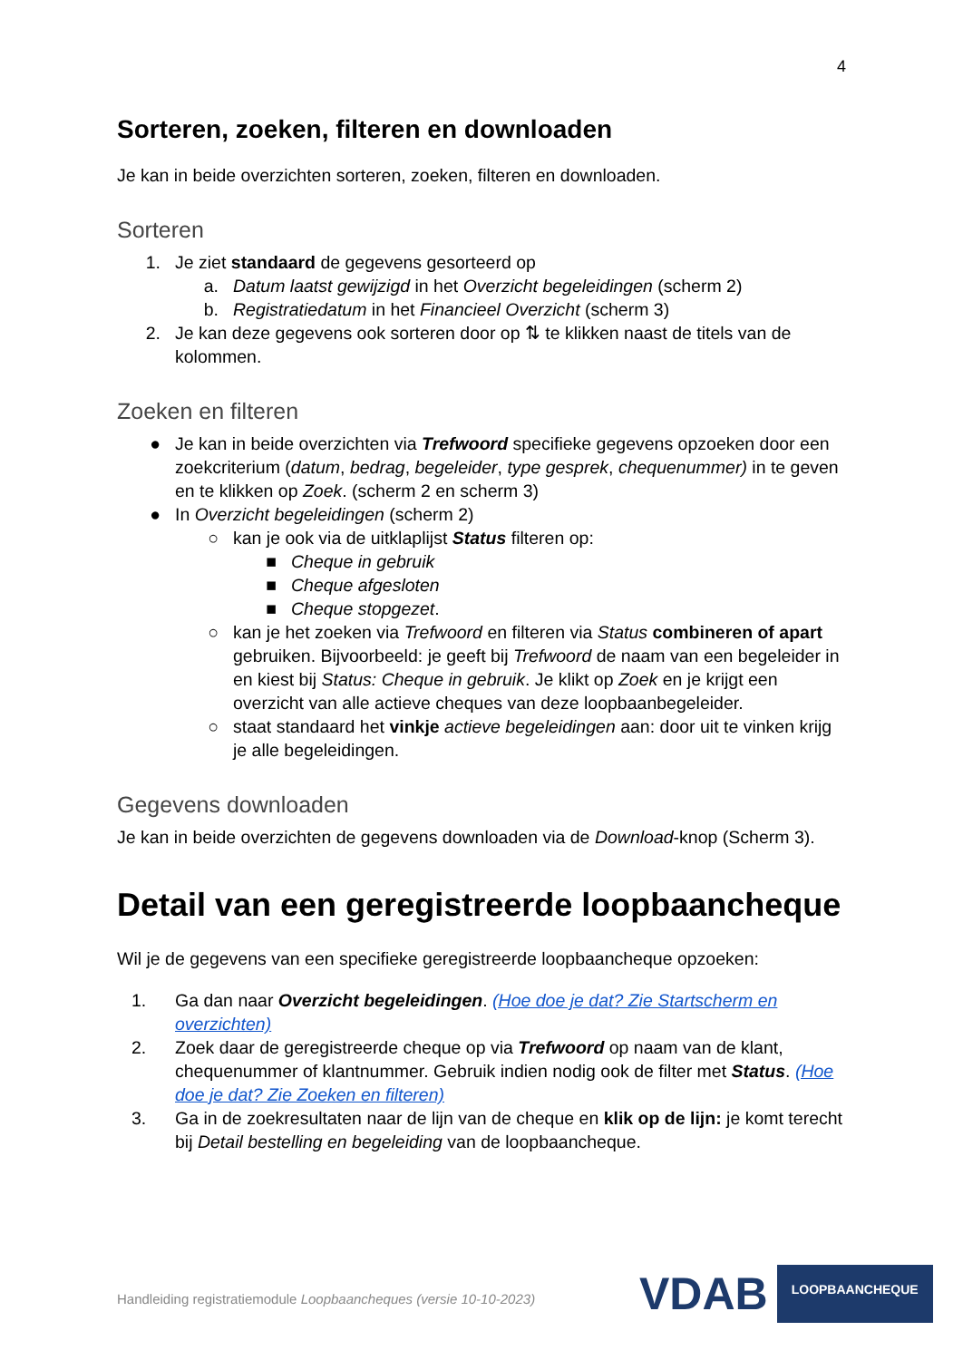4
Sorteren, zoeken, filteren en downloaden
Je kan in beide overzichten sorteren, zoeken, filteren en downloaden.
Sorteren
1. Je ziet standaard de gegevens gesorteerd op
a. Datum laatst gewijzigd in het Overzicht begeleidingen (scherm 2)
b. Registratiedatum in het Financieel Overzicht (scherm 3)
2. Je kan deze gegevens ook sorteren door op ⇅ te klikken naast de titels van de kolommen.
Zoeken en filteren
● Je kan in beide overzichten via Trefwoord specifieke gegevens opzoeken door een zoekcriterium (datum, bedrag, begeleider, type gesprek, chequenummer) in te geven en te klikken op Zoek. (scherm 2 en scherm 3)
● In Overzicht begeleidingen (scherm 2)
○ kan je ook via de uitklaplijst Status filteren op:
■ Cheque in gebruik
■ Cheque afgesloten
■ Cheque stopgezet.
○ kan je het zoeken via Trefwoord en filteren via Status combineren of apart gebruiken. Bijvoorbeeld: je geeft bij Trefwoord de naam van een begeleider in en kiest bij Status: Cheque in gebruik. Je klikt op Zoek en je krijgt een overzicht van alle actieve cheques van deze loopbaanbegeleider.
○ staat standaard het vinkje actieve begeleidingen aan: door uit te vinken krijg je alle begeleidingen.
Gegevens downloaden
Je kan in beide overzichten de gegevens downloaden via de Download-knop (Scherm 3).
Detail van een geregistreerde loopbaancheque
Wil je de gegevens van een specifieke geregistreerde loopbaancheque opzoeken:
1. Ga dan naar Overzicht begeleidingen. (Hoe doe je dat? Zie Startscherm en overzichten)
2. Zoek daar de geregistreerde cheque op via Trefwoord op naam van de klant, chequenummer of klantnummer. Gebruik indien nodig ook de filter met Status. (Hoe doe je dat? Zie Zoeken en filteren)
3. Ga in de zoekresultaten naar de lijn van de cheque en klik op de lijn: je komt terecht bij Detail bestelling en begeleiding van de loopbaancheque.
Handleiding registratiemodule Loopbaancheques (versie 10-10-2023)
VDAB
LOOPBAANCHEQUE